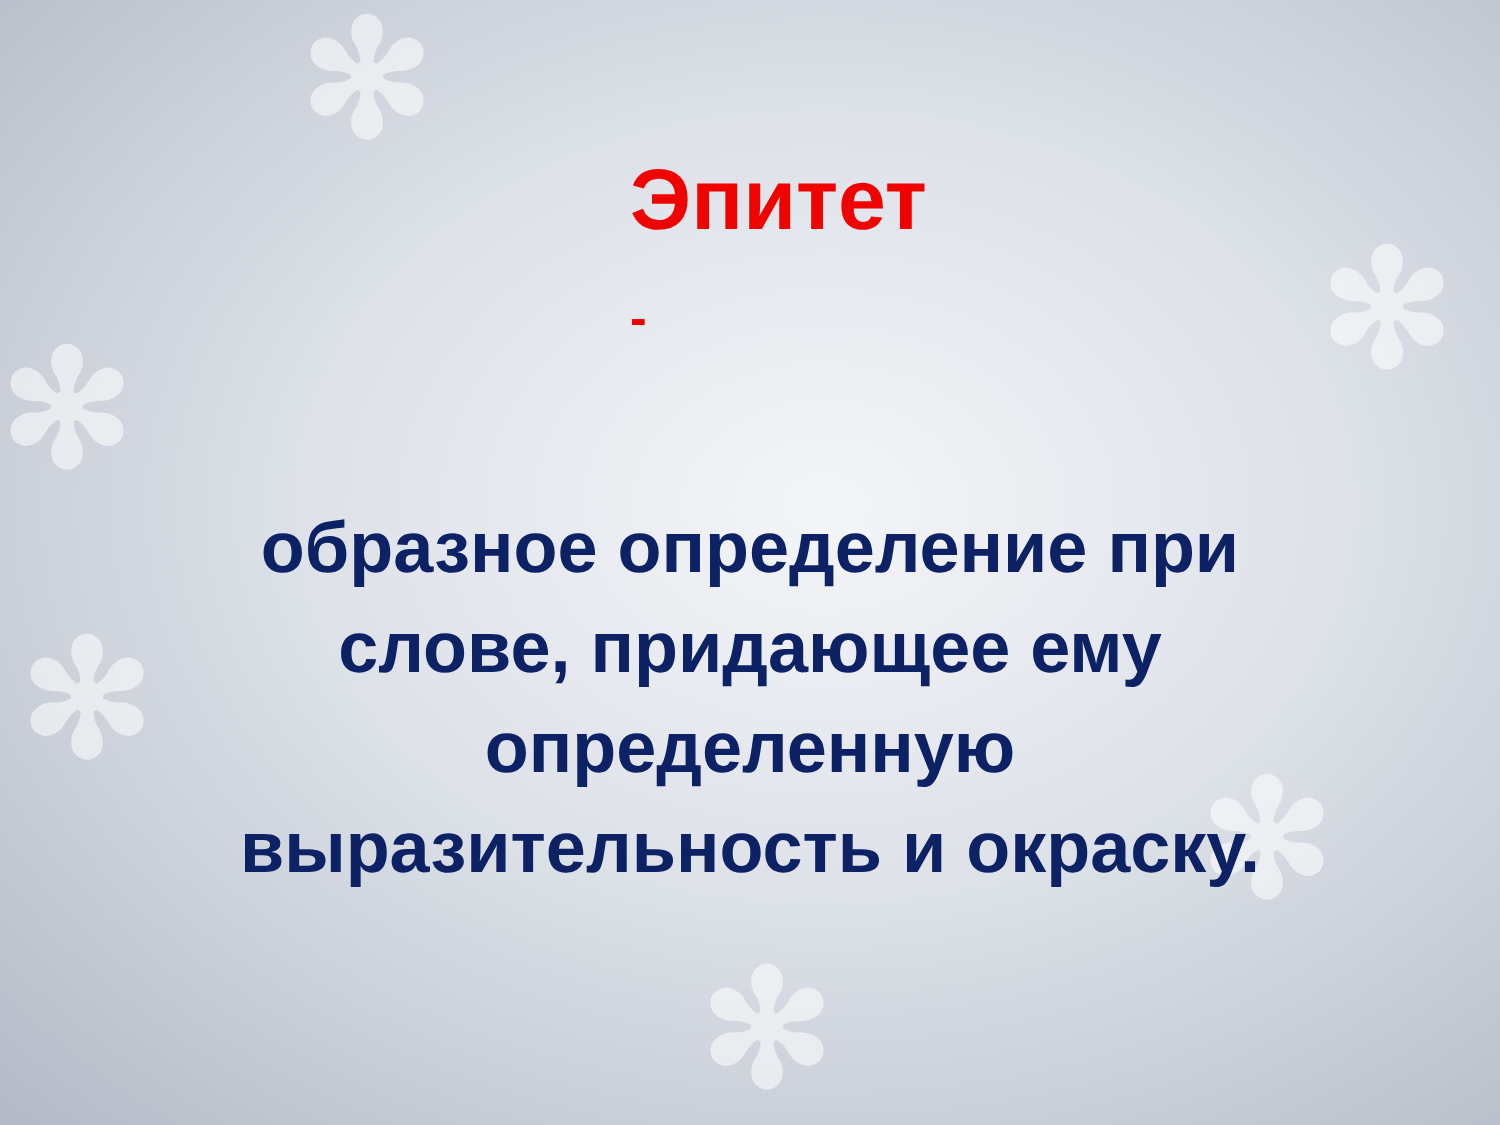✻
✻
✻
✻
✻
✻
Эпитет
-
образное определение при
слове, придающее ему
определенную
выразительность и окраску.